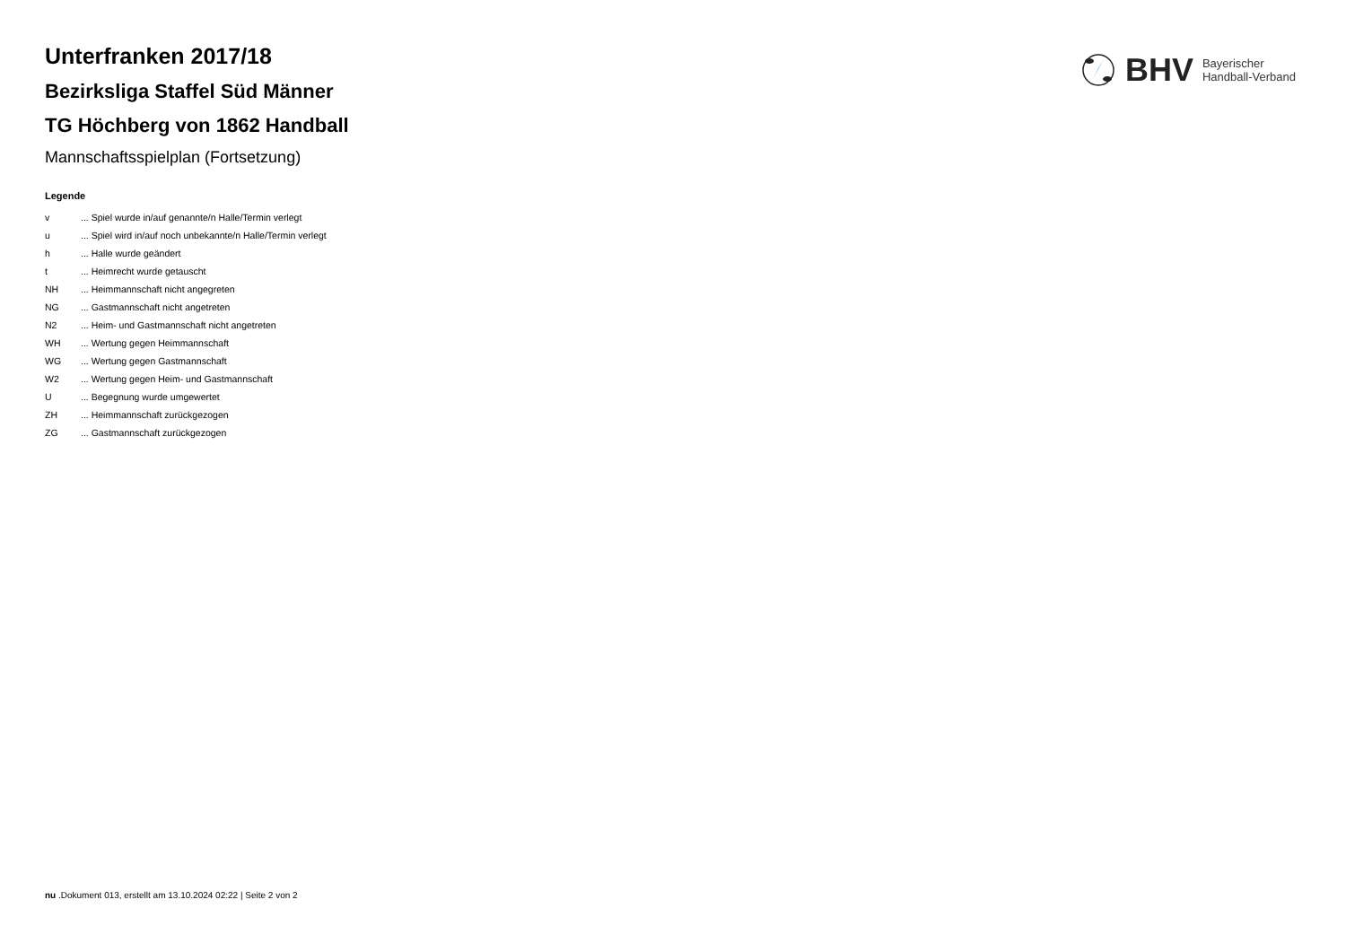BHV Bayerischer
Handball-Verband
Unterfranken 2017/18
Bezirksliga Staffel Süd Männer
TG Höchberg von 1862 Handball
Mannschaftsspielplan (Fortsetzung)
Legende
v... Spiel wurde in/auf genannte/n Halle/Termin verlegt
u... Spiel wird in/auf noch unbekannte/n Halle/Termin verlegt
h... Halle wurde geändert
t... Heimrecht wurde getauscht
NH... Heimmannschaft nicht angegreten
NG... Gastmannschaft nicht angetreten
N2... Heim- und Gastmannschaft nicht angetreten
WH... Wertung gegen Heimmannschaft
WG... Wertung gegen Gastmannschaft
W2... Wertung gegen Heim- und Gastmannschaft
U... Begegnung wurde umgewertet
ZH... Heimmannschaft zurückgezogen
ZG... Gastmannschaft zurückgezogen
nu .Dokument 013, erstellt am 13.10.2024 02:22 | Seite 2 von 2